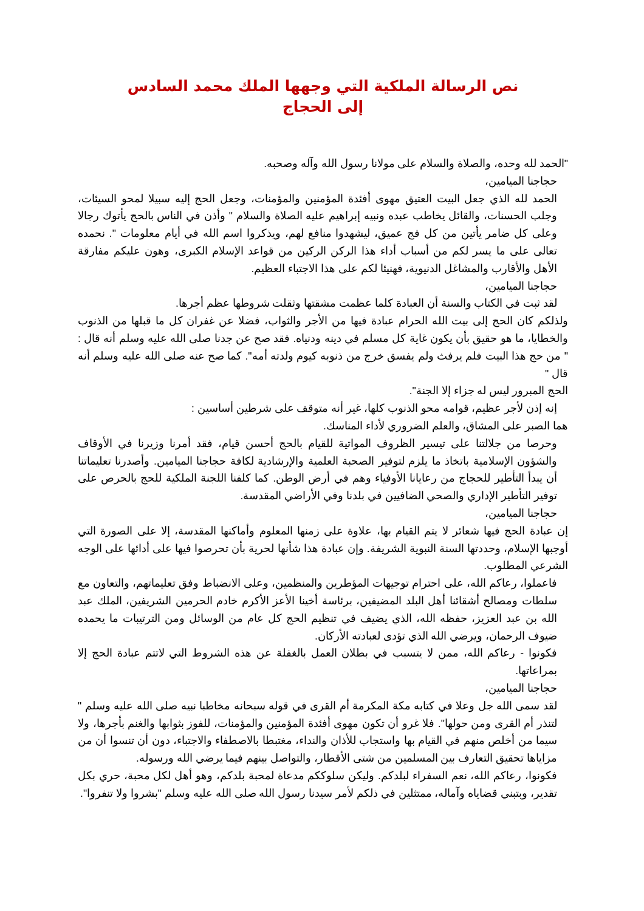نص الرسالة الملكية التي وجهها الملك محمد السادس
إلى الحجاج
"الحمد لله وحده، والصلاة والسلام على مولانا رسول الله وآله وصحبه.
حجاجنا الميامين،
الحمد لله الذي جعل البيت العتيق مهوى أفئدة المؤمنين والمؤمنات، وجعل الحج إليه سبيلا لمحو السيئات، وجلب الحسنات، والقائل يخاطب عبده ونبيه إبراهيم عليه الصلاة والسلام " وأذن في الناس بالحج يأتوك رجالا وعلى كل ضامر يأتين من كل فج عميق، ليشهدوا منافع لهم، ويذكروا اسم الله في أيام معلومات ". نحمده تعالى على ما يسر لكم من أسباب أداء هذا الركن الركين من قواعد الإسلام الكبرى، وهون عليكم مفارقة الأهل والأقارب والمشاغل الدنيوية، فهنيئا لكم على هذا الاجتباء العظيم.
حجاجنا الميامين،
لقد ثبت في الكتاب والسنة أن العبادة كلما عظمت مشقتها وثقلت شروطها عظم أجرها.
ولذلكم كان الحج إلى بيت الله الحرام عبادة فيها من الأجر والثواب، فضلا عن غفران كل ما قبلها من الذنوب والخطايا، ما هو حقيق بأن يكون غاية كل مسلم في دينه ودنياه. فقد صح عن جدنا صلى الله عليه وسلم أنه قال : " من حج هذا البيت فلم يرفث ولم يفسق خرج من ذنوبه كيوم ولدته أمه". كما صح عنه صلى الله عليه وسلم أنه قال "
الحج المبرور ليس له جزاء إلا الجنة".
إنه إذن لأجر عظيم، قوامه محو الذنوب كلها، غير أنه متوقف على شرطين أساسين :
هما الصبر على المشاق، والعلم الضروري لأداء المناسك.
وحرصا من جلالتنا على تيسير الظروف المواتية للقيام بالحج أحسن قيام، فقد أمرنا وزيرنا في الأوقاف والشؤون الإسلامية باتخاذ ما يلزم لتوفير الصحبة العلمية والإرشادية لكافة حجاجنا الميامين. وأصدرنا تعليماتنا أن يبدأ التأطير للحجاج من رعايانا الأوفياء وهم في أرض الوطن. كما كلفنا اللجنة الملكية للحج بالحرص على توفير التأطير الإداري والصحي الضافيين في بلدنا وفي الأراضي المقدسة.
حجاجنا الميامين،
إن عبادة الحج فيها شعائر لا يتم القيام بها، علاوة على زمنها المعلوم وأماكنها المقدسة، إلا على الصورة التي أوجبها الإسلام، وحددتها السنة النبوية الشريفة. وإن عبادة هذا شأنها لحرية بأن تحرصوا فيها على أدائها على الوجه الشرعي المطلوب.
فاعملوا، رعاكم الله، على احترام توجيهات المؤطرين والمنظمين، وعلى الانضباط وفق تعليماتهم، والتعاون مع سلطات ومصالح أشقائنا أهل البلد المضيفين، برئاسة أخينا الأعز الأكرم خادم الحرمين الشريفين، الملك عبد الله بن عبد العزيز، حفظه الله، الذي يضيف في تنظيم الحج كل عام من الوسائل ومن الترتيبات ما يحمده ضيوف الرحمان، ويرضي الله الذي تؤدى لعبادته الأركان.
فكونوا - رعاكم الله، ممن لا يتسبب في بطلان العمل بالغفلة عن هذه الشروط التي لاتتم عبادة الحج إلا بمراعاتها.
حجاجنا الميامين،
لقد سمى الله جل وعلا في كتابه مكة المكرمة أم القرى في قوله سبحانه مخاطبا نبيه صلى الله عليه وسلم " لتنذر أم القرى ومن حولها". فلا غرو أن تكون مهوى أفئدة المؤمنين والمؤمنات، للفوز بثوابها والغنم بأجرها، ولا سيما من أخلص منهم في القيام بها واستجاب للأذان والنداء، مغتبطا بالاصطفاء والاجتباء، دون أن تنسوا أن من مزاياها تحقيق التعارف بين المسلمين من شتى الأقطار، والتواصل بينهم فيما يرضي الله ورسوله.
فكونوا، رعاكم الله، نعم السفراء لبلدكم. وليكن سلوككم مدعاة لمحبة بلدكم، وهو أهل لكل محبة، حري بكل تقدير، وبتبني قضاياه وآماله، ممتثلين في ذلكم لأمر سيدنا رسول الله صلى الله عليه وسلم "بشروا ولا تنفروا".